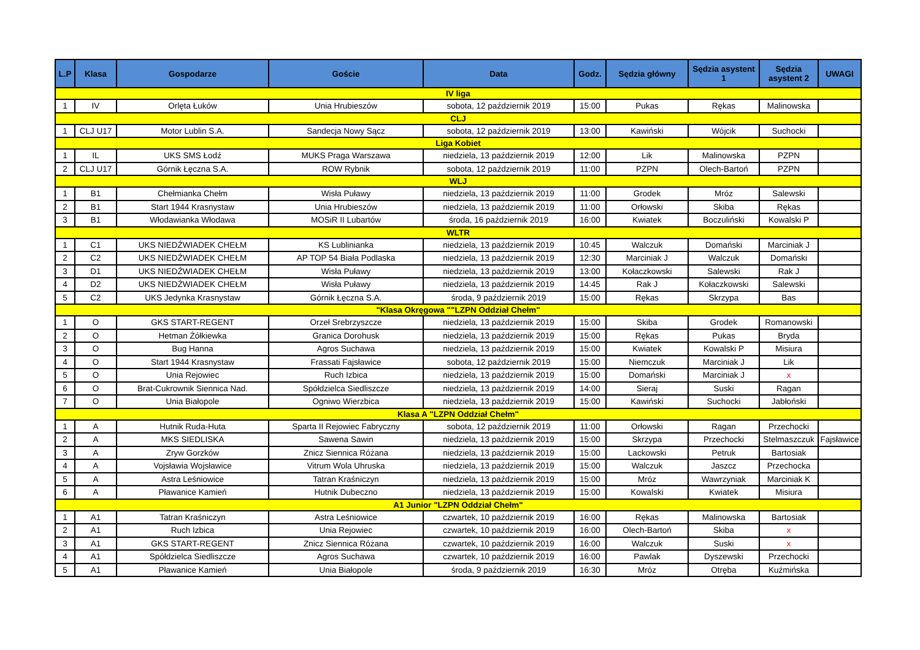| L.P | Klasa | Gospodarze | Goście | Data | Godz. | Sędzia główny | Sędzia asystent 1 | Sędzia asystent 2 | UWAGI |
| --- | --- | --- | --- | --- | --- | --- | --- | --- | --- |
| IV liga | | | | | | | | | |
| 1 | IV | Orlęta Łuków | Unia Hrubieszów | sobota, 12 październik 2019 | 15:00 | Pukas | Rękas | Malinowska | |
| CLJ | | | | | | | | | |
| 1 | CLJ U17 | Motor Lublin S.A. | Sandecja Nowy Sącz | sobota, 12 październik 2019 | 13:00 | Kawiński | Wójcik | Suchocki | |
| Liga Kobiet | | | | | | | | | |
| 1 | IL | UKS SMS Łodź | MUKS Praga Warszawa | niedziela, 13 październik 2019 | 12:00 | Lik | Malinowska | PZPN | |
| 2 | CLJ U17 | Górnik Łęczna S.A. | ROW Rybnik | sobota, 12 październik 2019 | 11:00 | PZPN | Olech-Bartoń | PZPN | |
| WLJ | | | | | | | | | |
| 1 | B1 | Chełmianka Chełm | Wisła Puławy | niedziela, 13 październik 2019 | 11:00 | Grodek | Mróz | Salewski | |
| 2 | B1 | Start 1944 Krasnystaw | Unia Hrubieszów | niedziela, 13 październik 2019 | 11:00 | Orłowski | Skiba | Rękas | |
| 3 | B1 | Włodawianka Włodawa | MOSiR II Lubartów | środa, 16 październik 2019 | 16:00 | Kwiatek | Boczuliński | Kowalski P | |
| WLTR | | | | | | | | | |
| 1 | C1 | UKS NIEDŹWIADEK CHEŁM | KS Lublinianka | niedziela, 13 październik 2019 | 10:45 | Walczuk | Domański | Marciniak J | |
| 2 | C2 | UKS NIEDŹWIADEK CHEŁM | AP TOP 54 Biała Podlaska | niedziela, 13 październik 2019 | 12:30 | Marciniak J | Walczuk | Domański | |
| 3 | D1 | UKS NIEDŹWIADEK CHEŁM | Wisła Puławy | niedziela, 13 październik 2019 | 13:00 | Kołaczkowski | Salewski | Rak J | |
| 4 | D2 | UKS NIEDŹWIADEK CHEŁM | Wisła Puławy | niedziela, 13 październik 2019 | 14:45 | Rak J | Kołaczkowski | Salewski | |
| 5 | C2 | UKS Jedynka Krasnystaw | Górnik Łęczna S.A. | środa, 9 październik 2019 | 15:00 | Rękas | Skrzypa | Bas | |
| "Klasa Okręgowa ""LZPN Oddział Chełm" | | | | | | | | | |
| 1 | O | GKS START-REGENT | Orzeł Srebrzyszcze | niedziela, 13 październik 2019 | 15:00 | Skiba | Grodek | Romanowski | |
| 2 | O | Hetman Żółkiewka | Granica Dorohusk | niedziela, 13 październik 2019 | 15:00 | Rękas | Pukas | Bryda | |
| 3 | O | Bug Hanna | Agros Suchawa | niedziela, 13 październik 2019 | 15:00 | Kwiatek | Kowalski P | Misiura | |
| 4 | O | Start 1944 Krasnystaw | Frassati Fajsławice | sobota, 12 październik 2019 | 15:00 | Niemczuk | Marciniak J | Lik | |
| 5 | O | Unia Rejowiec | Ruch Izbica | niedziela, 13 październik 2019 | 15:00 | Domański | Marciniak J | x | |
| 6 | O | Brat-Cukrownik Siennica Nad. | Spółdzielca Siedliszcze | niedziela, 13 październik 2019 | 14:00 | Sieraj | Suski | Ragan | |
| 7 | O | Unia Białopole | Ogniwo Wierzbica | niedziela, 13 październik 2019 | 15:00 | Kawiński | Suchocki | Jabłoński | |
| Klasa A "LZPN Oddział Chełm" | | | | | | | | | |
| 1 | A | Hutnik Ruda-Huta | Sparta II Rejowiec Fabryczny | sobota, 12 październik 2019 | 11:00 | Orłowski | Ragan | Przechocki | |
| 2 | A | MKS SIEDLISKA | Sawena Sawin | niedziela, 13 październik 2019 | 15:00 | Skrzypa | Przechocki | Stelmaszczuk | Fajsławice |
| 3 | A | Zryw Gorzków | Znicz Siennica Różana | niedziela, 13 październik 2019 | 15:00 | Lackowski | Petruk | Bartosiak | |
| 4 | A | Vojsławia Wojsławice | Vitrum Wola Uhruska | niedziela, 13 październik 2019 | 15:00 | Walczuk | Jaszcz | Przechocka | |
| 5 | A | Astra Leśniowice | Tatran Kraśniczyn | niedziela, 13 październik 2019 | 15:00 | Mróz | Wawrzyniak | Marciniak K | |
| 6 | A | Pławanice Kamień | Hutnik Dubeczno | niedziela, 13 październik 2019 | 15:00 | Kowalski | Kwiatek | Misiura | |
| A1 Junior "LZPN Oddział Chełm" | | | | | | | | | |
| 1 | A1 | Tatran Kraśniczyn | Astra Leśniowice | czwartek, 10 październik 2019 | 16:00 | Rękas | Malinowska | Bartosiak | |
| 2 | A1 | Ruch Izbica | Unia Rejowiec | czwartek, 10 październik 2019 | 16:00 | Olech-Bartoń | Skiba | x | |
| 3 | A1 | GKS START-REGENT | Znicz Siennica Różana | czwartek, 10 październik 2019 | 16:00 | Walczuk | Suski | x | |
| 4 | A1 | Spółdzielca Siedliszcze | Agros Suchawa | czwartek, 10 październik 2019 | 16:00 | Pawlak | Dyszewski | Przechocki | |
| 5 | A1 | Pławanice Kamień | Unia Białopole | środa, 9 październik 2019 | 16:30 | Mróz | Otręba | Kuźmińska | |